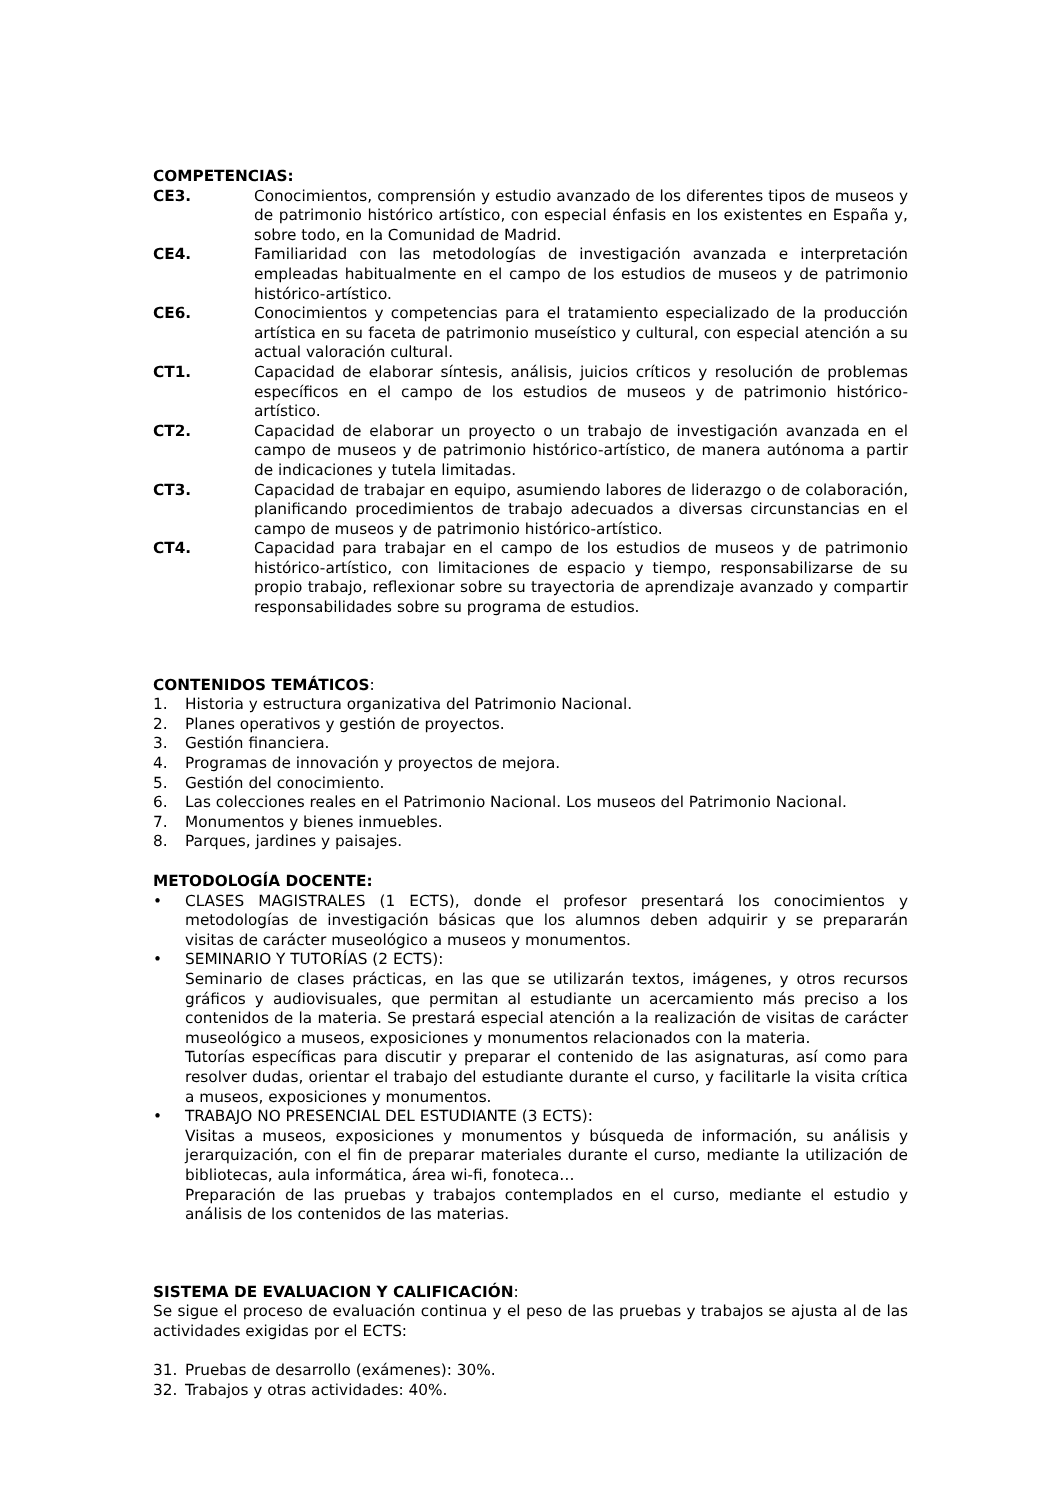COMPETENCIAS:
CE3. Conocimientos, comprensión y estudio avanzado de los diferentes tipos de museos y de patrimonio histórico artístico, con especial énfasis en los existentes en España y, sobre todo, en la Comunidad de Madrid.
CE4. Familiaridad con las metodologías de investigación avanzada e interpretación empleadas habitualmente en el campo de los estudios de museos y de patrimonio histórico-artístico.
CE6. Conocimientos y competencias para el tratamiento especializado de la producción artística en su faceta de patrimonio museístico y cultural, con especial atención a su actual valoración cultural.
CT1. Capacidad de elaborar síntesis, análisis, juicios críticos y resolución de problemas específicos en el campo de los estudios de museos y de patrimonio histórico-artístico.
CT2. Capacidad de elaborar un proyecto o un trabajo de investigación avanzada en el campo de museos y de patrimonio histórico-artístico, de manera autónoma a partir de indicaciones y tutela limitadas.
CT3. Capacidad de trabajar en equipo, asumiendo labores de liderazgo o de colaboración, planificando procedimientos de trabajo adecuados a diversas circunstancias en el campo de museos y de patrimonio histórico-artístico.
CT4. Capacidad para trabajar en el campo de los estudios de museos y de patrimonio histórico-artístico, con limitaciones de espacio y tiempo, responsabilizarse de su propio trabajo, reflexionar sobre su trayectoria de aprendizaje avanzado y compartir responsabilidades sobre su programa de estudios.
CONTENIDOS TEMÁTICOS:
1. Historia y estructura organizativa del Patrimonio Nacional.
2. Planes operativos y gestión de proyectos.
3. Gestión financiera.
4. Programas de innovación y proyectos de mejora.
5. Gestión del conocimiento.
6. Las colecciones reales en el Patrimonio Nacional. Los museos del Patrimonio Nacional.
7. Monumentos y bienes inmuebles.
8. Parques, jardines y paisajes.
METODOLOGÍA DOCENTE:
• CLASES MAGISTRALES (1 ECTS), donde el profesor presentará los conocimientos y metodologías de investigación básicas que los alumnos deben adquirir y se prepararán visitas de carácter museológico a museos y monumentos.
• SEMINARIO Y TUTORÍAS (2 ECTS):
Seminario de clases prácticas, en las que se utilizarán textos, imágenes, y otros recursos gráficos y audiovisuales, que permitan al estudiante un acercamiento más preciso a los contenidos de la materia. Se prestará especial atención a la realización de visitas de carácter museológico a museos, exposiciones y monumentos relacionados con la materia.
Tutorías específicas para discutir y preparar el contenido de las asignaturas, así como para resolver dudas, orientar el trabajo del estudiante durante el curso, y facilitarle la visita crítica a museos, exposiciones y monumentos.
• TRABAJO NO PRESENCIAL DEL ESTUDIANTE (3 ECTS):
Visitas a museos, exposiciones y monumentos y búsqueda de información, su análisis y jerarquización, con el fin de preparar materiales durante el curso, mediante la utilización de bibliotecas, aula informática, área wi-fi, fonoteca…
Preparación de las pruebas y trabajos contemplados en el curso, mediante el estudio y análisis de los contenidos de las materias.
SISTEMA DE EVALUACION Y CALIFICACIÓN:
Se sigue el proceso de evaluación continua y el peso de las pruebas y trabajos se ajusta al de las actividades exigidas por el ECTS:
31. Pruebas de desarrollo (exámenes): 30%.
32. Trabajos y otras actividades: 40%.